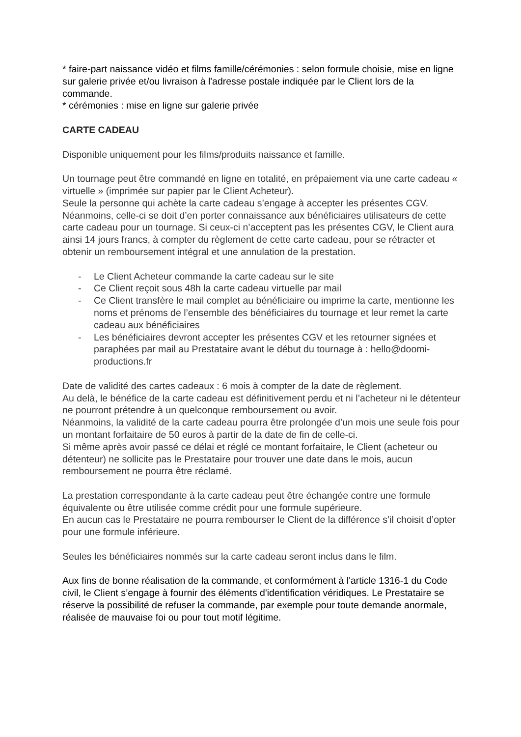* faire-part naissance vidéo et films famille/cérémonies : selon formule choisie, mise en ligne sur galerie privée et/ou livraison à l'adresse postale indiquée par le Client lors de la commande.
* cérémonies : mise en ligne sur galerie privée
CARTE CADEAU
Disponible uniquement pour les films/produits naissance et famille.
Un tournage peut être commandé en ligne en totalité, en prépaiement via une carte cadeau « virtuelle » (imprimée sur papier par le Client Acheteur).
Seule la personne qui achète la carte cadeau s’engage à accepter les présentes CGV. Néanmoins, celle-ci se doit d’en porter connaissance aux bénéficiaires utilisateurs de cette carte cadeau pour un tournage. Si ceux-ci n’acceptent pas les présentes CGV, le Client aura ainsi 14 jours francs, à compter du règlement de cette carte cadeau, pour se rétracter et obtenir un remboursement intégral et une annulation de la prestation.
- Le Client Acheteur commande la carte cadeau sur le site
- Ce Client reçoit sous 48h la carte cadeau virtuelle par mail
- Ce Client transfère le mail complet au bénéficiaire ou imprime la carte, mentionne les noms et prénoms de l’ensemble des bénéficiaires du tournage et leur remet la carte cadeau aux bénéficiaires
- Les bénéficiaires devront accepter les présentes CGV et les retourner signées et paraphées par mail au Prestataire avant le début du tournage à : hello@doomi-productions.fr
Date de validité des cartes cadeaux : 6 mois à compter de la date de règlement.
Au delà, le bénéfice de la carte cadeau est définitivement perdu et ni l’acheteur ni le détenteur ne pourront prétendre à un quelconque remboursement ou avoir.
Néanmoins, la validité de la carte cadeau pourra être prolongée d’un mois une seule fois pour un montant forfaitaire de 50 euros à partir de la date de fin de celle-ci.
Si même après avoir passé ce délai et réglé ce montant forfaitaire, le Client (acheteur ou détenteur) ne sollicite pas le Prestataire pour trouver une date dans le mois, aucun remboursement ne pourra être réclamé.
La prestation correspondante à la carte cadeau peut être échangée contre une formule équivalente ou être utilisée comme crédit pour une formule supérieure.
En aucun cas le Prestataire ne pourra rembourser le Client de la différence s’il choisit d’opter pour une formule inférieure.
Seules les bénéficiaires nommés sur la carte cadeau seront inclus dans le film.
Aux fins de bonne réalisation de la commande, et conformément à l'article 1316-1 du Code civil, le Client s’engage à fournir des éléments d'identification véridiques. Le Prestataire se réserve la possibilité de refuser la commande, par exemple pour toute demande anormale, réalisée de mauvaise foi ou pour tout motif légitime.